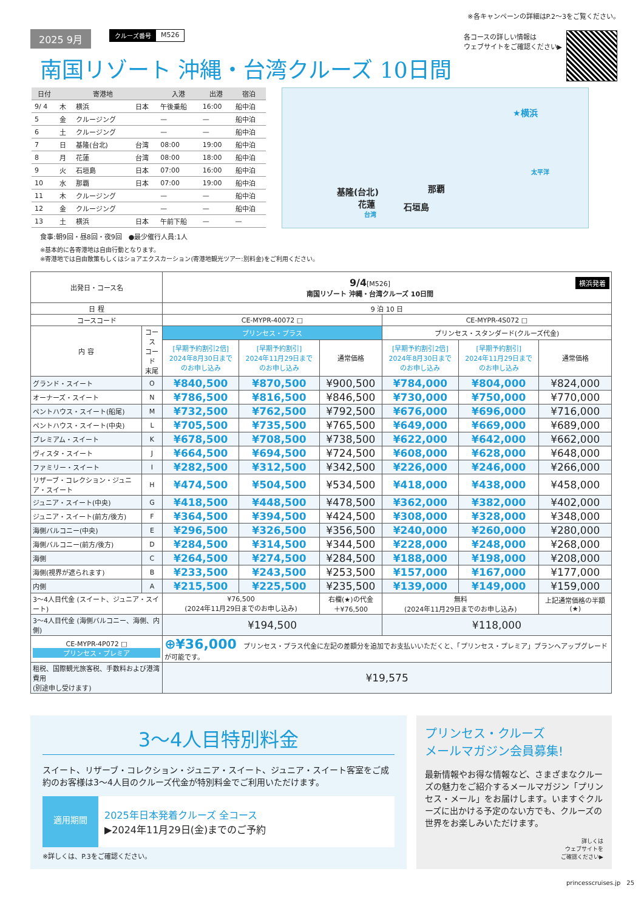※各キャンペーンの詳細はP.2〜3をご覧ください。
2025 9月
クルーズ番号 M526
各コースの詳しい情報は
ウェブサイトをご確認ください▶
南国リゾート 沖縄・台湾クルーズ 10日間
| 日付 | | 寄港地 | | 入港 | 出港 | 宿泊 |
| --- | --- | --- | --- | --- | --- | --- |
| 9/ 4 | 木 | 横浜 | 日本 | 午後乗船 | 16:00 | 船中泊 |
| 5 | 金 | クルージング | | — | — | 船中泊 |
| 6 | 土 | クルージング | | — | — | 船中泊 |
| 7 | 日 | 基隆(台北) | 台湾 | 08:00 | 19:00 | 船中泊 |
| 8 | 月 | 花蓮 | 台湾 | 08:00 | 18:00 | 船中泊 |
| 9 | 火 | 石垣島 | 日本 | 07:00 | 16:00 | 船中泊 |
| 10 | 水 | 那覇 | 日本 | 07:00 | 19:00 | 船中泊 |
| 11 | 木 | クルージング | | — | — | 船中泊 |
| 12 | 金 | クルージング | | — | — | 船中泊 |
| 13 | 土 | 横浜 | 日本 | 午前下船 | — | — |
食事:朝9回・昼8回・夜9回　●最少催行人員:1人
★横浜
太平洋
那覇 基隆(台北)
花蓮 石垣島
台湾
※基本的に各寄港地は自由行動となります。
※寄港地では自由散策もしくはショアエクスカーション(寄港地観光ツアー:別料金)をご利用ください。
| 出発日・コース名 | | 9/4 [M526] 横浜発着 南国リゾート 沖縄・台湾クルーズ 10日間 | | | | | |
| 日 程 | | 9 泊 10 日 | | | | | |
| コースコード | | CE-MYPR-40072 □ | | | CE-MYPR-4S072 □ | | |
| 内 容 | コース コード 末尾 | プリンセス・プラス | | | プリンセス・スタンダード(クルーズ代金) | | |
| | | [早期予約割引2倍] 2024年8月30日まで のお申し込み | [早期予約割引] 2024年11月29日まで のお申し込み | 通常価格 | [早期予約割引2倍] 2024年8月30日まで のお申し込み | [早期予約割引] 2024年11月29日まで のお申し込み | 通常価格 |
| グランド・スイート | O | ¥840,500 | ¥870,500 | ¥900,500 | ¥784,000 | ¥804,000 | ¥824,000 |
| オーナーズ・スイート | N | ¥786,500 | ¥816,500 | ¥846,500 | ¥730,000 | ¥750,000 | ¥770,000 |
| ペントハウス・スイート(船尾) | M | ¥732,500 | ¥762,500 | ¥792,500 | ¥676,000 | ¥696,000 | ¥716,000 |
| ペントハウス・スイート(中央) | L | ¥705,500 | ¥735,500 | ¥765,500 | ¥649,000 | ¥669,000 | ¥689,000 |
| プレミアム・スイート | K | ¥678,500 | ¥708,500 | ¥738,500 | ¥622,000 | ¥642,000 | ¥662,000 |
| ヴィスタ・スイート | J | ¥664,500 | ¥694,500 | ¥724,500 | ¥608,000 | ¥628,000 | ¥648,000 |
| ファミリー・スイート | I | ¥282,500 | ¥312,500 | ¥342,500 | ¥226,000 | ¥246,000 | ¥266,000 |
| リザーブ・コレクション・ジュニア・スイート | H | ¥474,500 | ¥504,500 | ¥534,500 | ¥418,000 | ¥438,000 | ¥458,000 |
| ジュニア・スイート(中央) | G | ¥418,500 | ¥448,500 | ¥478,500 | ¥362,000 | ¥382,000 | ¥402,000 |
| ジュニア・スイート(前方/後方) | F | ¥364,500 | ¥394,500 | ¥424,500 | ¥308,000 | ¥328,000 | ¥348,000 |
| 海側バルコニー(中央) | E | ¥296,500 | ¥326,500 | ¥356,500 | ¥240,000 | ¥260,000 | ¥280,000 |
| 海側バルコニー(前方/後方) | D | ¥284,500 | ¥314,500 | ¥344,500 | ¥228,000 | ¥248,000 | ¥268,000 |
| 海側 | C | ¥264,500 | ¥274,500 | ¥284,500 | ¥188,000 | ¥198,000 | ¥208,000 |
| 海側(視界が遮られます) | B | ¥233,500 | ¥243,500 | ¥253,500 | ¥157,000 | ¥167,000 | ¥177,000 |
| 内側 | A | ¥215,500 | ¥225,500 | ¥235,500 | ¥139,000 | ¥149,000 | ¥159,000 |
| 3〜4人目代金 (スイート、ジュニア・スイート) | | ¥76,500 (2024年11月29日までのお申し込み) | | 右欄(★)の代金 ＋¥76,500 | 無料 (2024年11月29日までのお申し込み) | | 上記通常価格の半額 (★) |
| 3〜4人目代金 (海側バルコニー、海側、内側) | | ¥194,500 | | | ¥118,000 | | |
| CE-MYPR-4P072 □ プリンセス・プレミア | | ⊕¥36,000 プリンセス・プラス代金に左記の差額分を追加でお支払いいただくと、「プリンセス・プレミア」プランへアップグレードが可能です。 | | | | | |
| 租税、国際観光旅客税、手数料および港湾費用 (別途申し受けます) | | ¥19,575 | | | | | |
3〜4人目特別料金
スイート、リザーブ・コレクション・ジュニア・スイート、ジュニア・スイート客室をご成約のお客様は3〜4人目のクルーズ代金が特別料金でご利用いただけます。
適用期間
2025年日本発着クルーズ 全コース
▶2024年11月29日(金)までのご予約
※詳しくは、P.3をご確認ください。
プリンセス・クルーズ
メールマガジン会員募集!
最新情報やお得な情報など、さまざまなクルーズの魅力をご紹介するメールマガジン「プリンセス・メール」をお届けします。いますぐクルーズに出かける予定のない方でも、クルーズの世界をお楽しみいただけます。
詳しくは
ウェブサイトを
ご確認ください▶
princesscruises.jp　25